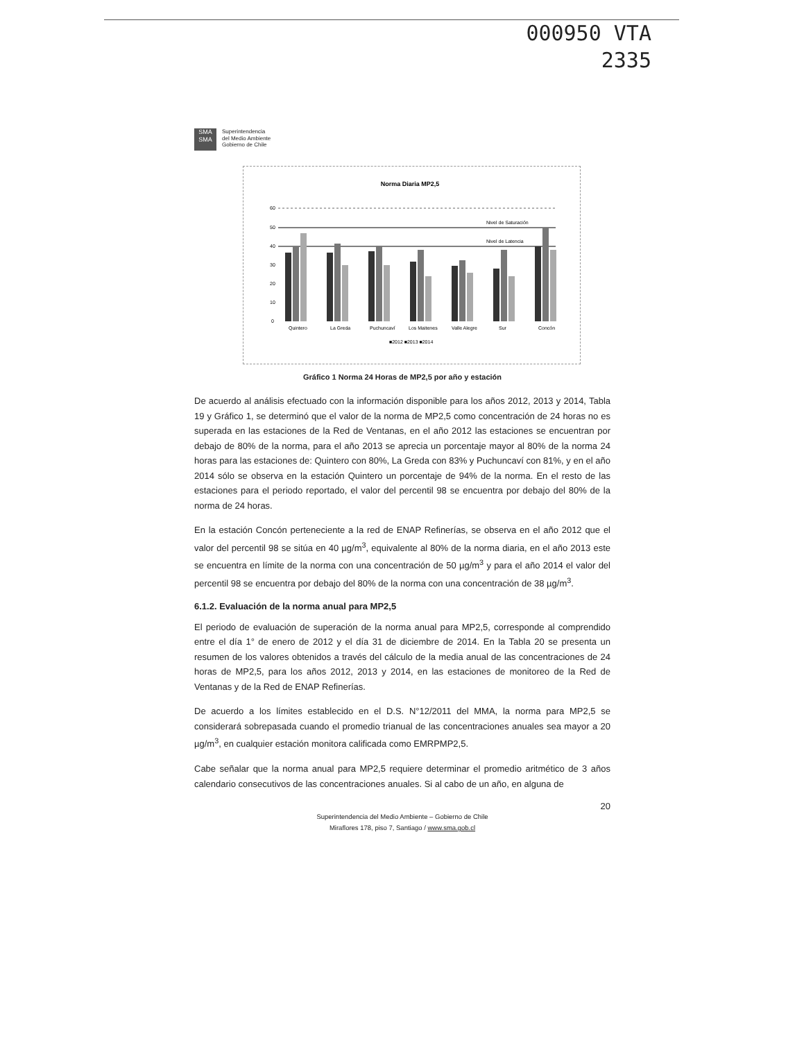000950 VTA
2335
SMA
SMA
Superintendencia
del Medio Ambiente
Gobierno de Chile
Norma Diaria MP2,5
60
50
40
30
20
10
0
Nivel de Saturación
Nivel de Latencia
Quintero
La Greda
Puchuncaví
Los Maitenes
Valle Alegre
Sur
Concón
■2012 ■2013 ■2014
Gráfico 1 Norma 24 Horas de MP2,5 por año y estación
De acuerdo al análisis efectuado con la información disponible para los años 2012, 2013 y 2014, Tabla 19 y Gráfico 1, se determinó que el valor de la norma de MP2,5 como concentración de 24 horas no es superada en las estaciones de la Red de Ventanas, en el año 2012 las estaciones se encuentran por debajo de 80% de la norma, para el año 2013 se aprecia un porcentaje mayor al 80% de la norma 24 horas para las estaciones de: Quintero con 80%, La Greda con 83% y Puchuncaví con 81%, y en el año 2014 sólo se observa en la estación Quintero un porcentaje de 94% de la norma. En el resto de las estaciones para el periodo reportado, el valor del percentil 98 se encuentra por debajo del 80% de la norma de 24 horas.
En la estación Concón perteneciente a la red de ENAP Refinerías, se observa en el año 2012 que el valor del percentil 98 se sitúa en 40 µg/m<sup>3</sup>, equivalente al 80% de la norma diaria, en el año 2013 este se encuentra en límite de la norma con una concentración de 50 µg/m<sup>3</sup> y para el año 2014 el valor del percentil 98 se encuentra por debajo del 80% de la norma con una concentración de 38 µg/m<sup>3</sup>.
6.1.2. Evaluación de la norma anual para MP2,5
El periodo de evaluación de superación de la norma anual para MP2,5, corresponde al comprendido entre el día 1° de enero de 2012 y el día 31 de diciembre de 2014. En la Tabla 20 se presenta un resumen de los valores obtenidos a través del cálculo de la media anual de las concentraciones de 24 horas de MP2,5, para los años 2012, 2013 y 2014, en las estaciones de monitoreo de la Red de Ventanas y de la Red de ENAP Refinerías.
De acuerdo a los límites establecido en el D.S. N°12/2011 del MMA, la norma para MP2,5 se considerará sobrepasada cuando el promedio trianual de las concentraciones anuales sea mayor a 20 µg/m<sup>3</sup>, en cualquier estación monitora calificada como EMRPMP2,5.
Cabe señalar que la norma anual para MP2,5 requiere determinar el promedio aritmético de 3 años calendario consecutivos de las concentraciones anuales. Si al cabo de un año, en alguna de
20
Superintendencia del Medio Ambiente – Gobierno de Chile
Miraflores 178, piso 7, Santiago / www.sma.gob.cl